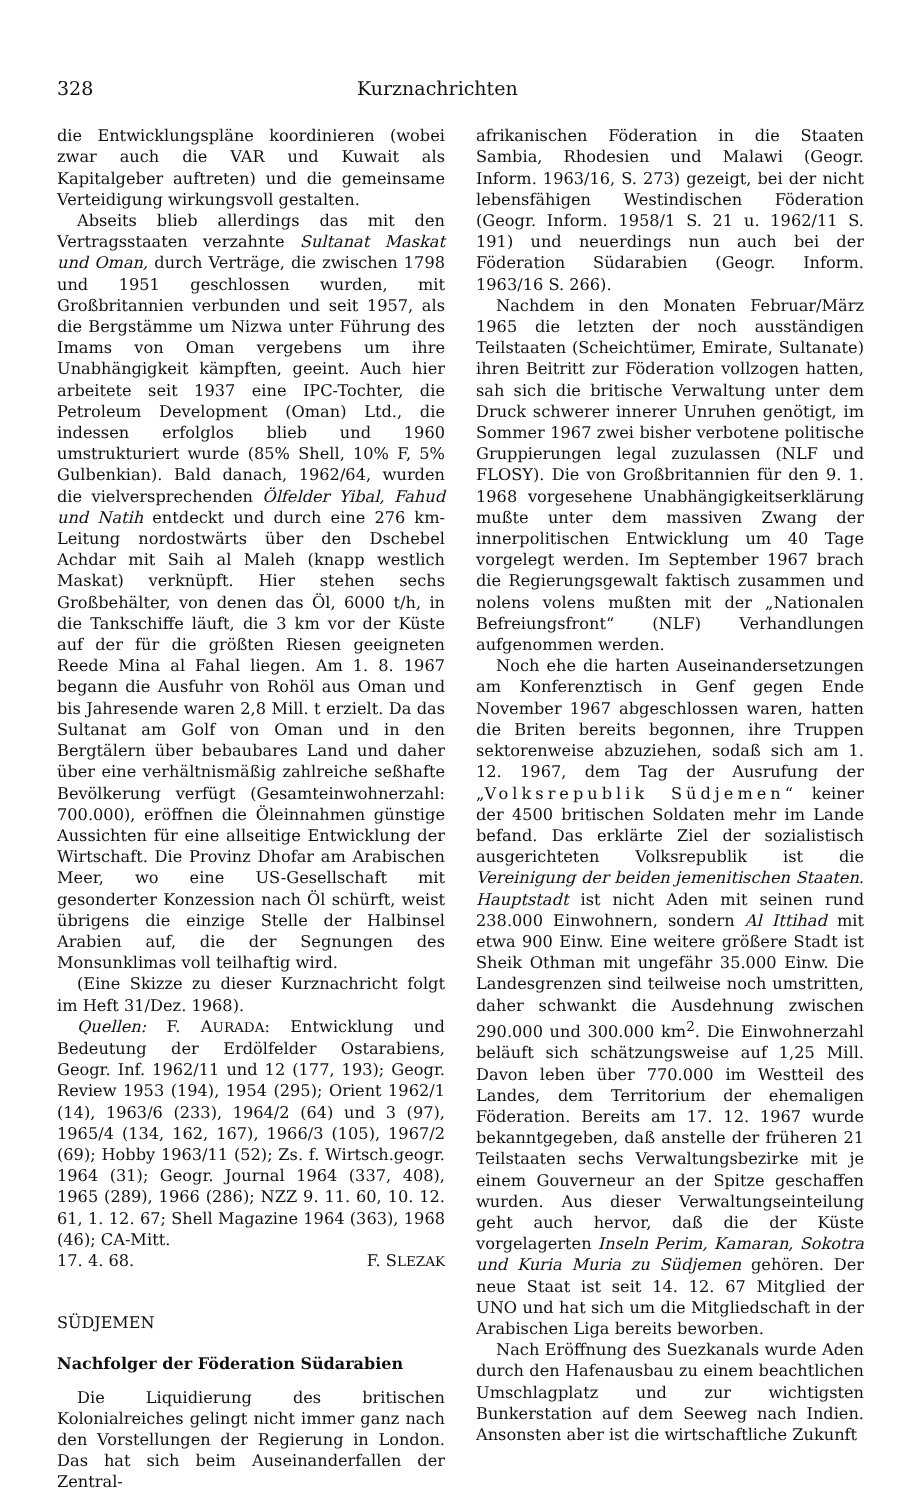328 Kurznachrichten
die Entwicklungspläne koordinieren (wobei zwar auch die VAR und Kuwait als Kapitalgeber auftreten) und die gemeinsame Verteidigung wirkungsvoll gestalten.
Abseits blieb allerdings das mit den Vertragsstaaten verzahnte Sultanat Maskat und Oman, durch Verträge, die zwischen 1798 und 1951 geschlossen wurden, mit Großbritannien verbunden und seit 1957, als die Bergstämme um Nizwa unter Führung des Imams von Oman vergebens um ihre Unabhängigkeit kämpften, geeint. Auch hier arbeitete seit 1937 eine IPC-Tochter, die Petroleum Development (Oman) Ltd., die indessen erfolglos blieb und 1960 umstrukturiert wurde (85% Shell, 10% F, 5% Gulbenkian). Bald danach, 1962/64, wurden die vielversprechenden Ölfelder Yibal, Fahud und Natih entdeckt und durch eine 276 km-Leitung nordostwärts über den Dschebel Achdar mit Saih al Maleh (knapp westlich Maskat) verknüpft. Hier stehen sechs Großbehälter, von denen das Öl, 6000 t/h, in die Tankschiffe läuft, die 3 km vor der Küste auf der für die größten Riesen geeigneten Reede Mina al Fahal liegen. Am 1. 8. 1967 begann die Ausfuhr von Rohöl aus Oman und bis Jahresende waren 2,8 Mill. t erzielt. Da das Sultanat am Golf von Oman und in den Bergtälern über bebaubares Land und daher über eine verhältnismäßig zahlreiche seßhafte Bevölkerung verfügt (Gesamteinwohnerzahl: 700.000), eröffnen die Öleinnahmen günstige Aussichten für eine allseitige Entwicklung der Wirtschaft. Die Provinz Dhofar am Arabischen Meer, wo eine US-Gesellschaft mit gesonderter Konzession nach Öl schürft, weist übrigens die einzige Stelle der Halbinsel Arabien auf, die der Segnungen des Monsunklimas voll teilhaftig wird.
(Eine Skizze zu dieser Kurznachricht folgt im Heft 31/Dez. 1968).
Quellen: F. AURADA: Entwicklung und Bedeutung der Erdölfelder Ostarabiens, Geogr. Inf. 1962/11 und 12 (177, 193); Geogr. Review 1953 (194), 1954 (295); Orient 1962/1 (14), 1963/6 (233), 1964/2 (64) und 3 (97), 1965/4 (134, 162, 167), 1966/3 (105), 1967/2 (69); Hobby 1963/11 (52); Zs. f. Wirtsch.geogr. 1964 (31); Geogr. Journal 1964 (337, 408), 1965 (289), 1966 (286); NZZ 9. 11. 60, 10. 12. 61, 1. 12. 67; Shell Magazine 1964 (363), 1968 (46); CA-Mitt.
17. 4. 68. F. SLEZAK
SÜDJEMEN
Nachfolger der Föderation Südarabien
Die Liquidierung des britischen Kolonialreiches gelingt nicht immer ganz nach den Vorstellungen der Regierung in London. Das hat sich beim Auseinanderfallen der Zentral-
afrikanischen Föderation in die Staaten Sambia, Rhodesien und Malawi (Geogr. Inform. 1963/16, S. 273) gezeigt, bei der nicht lebensfähigen Westindischen Föderation (Geogr. Inform. 1958/1 S. 21 u. 1962/11 S. 191) und neuerdings nun auch bei der Föderation Südarabien (Geogr. Inform. 1963/16 S. 266).
Nachdem in den Monaten Februar/März 1965 die letzten der noch ausständigen Teilstaaten (Scheichtümer, Emirate, Sultanate) ihren Beitritt zur Föderation vollzogen hatten, sah sich die britische Verwaltung unter dem Druck schwerer innerer Unruhen genötigt, im Sommer 1967 zwei bisher verbotene politische Gruppierungen legal zuzulassen (NLF und FLOSY). Die von Großbritannien für den 9. 1. 1968 vorgesehene Unabhängigkeitserklärung mußte unter dem massiven Zwang der innerpolitischen Entwicklung um 40 Tage vorgelegt werden. Im September 1967 brach die Regierungsgewalt faktisch zusammen und nolens volens mußten mit der „Nationalen Befreiungsfront“ (NLF) Verhandlungen aufgenommen werden.
Noch ehe die harten Auseinandersetzungen am Konferenztisch in Genf gegen Ende November 1967 abgeschlossen waren, hatten die Briten bereits begonnen, ihre Truppen sektorenweise abzuziehen, sodaß sich am 1. 12. 1967, dem Tag der Ausrufung der „Volksrepublik Südjemen“ keiner der 4500 britischen Soldaten mehr im Lande befand. Das erklärte Ziel der sozialistisch ausgerichteten Volksrepublik ist die Vereinigung der beiden jemenitischen Staaten. Hauptstadt ist nicht Aden mit seinen rund 238.000 Einwohnern, sondern Al Ittihad mit etwa 900 Einw. Eine weitere größere Stadt ist Sheik Othman mit ungefähr 35.000 Einw. Die Landesgrenzen sind teilweise noch umstritten, daher schwankt die Ausdehnung zwischen 290.000 und 300.000 km<sup>2</sup>. Die Einwohnerzahl beläuft sich schätzungsweise auf 1,25 Mill. Davon leben über 770.000 im Westteil des Landes, dem Territorium der ehemaligen Föderation. Bereits am 17. 12. 1967 wurde bekanntgegeben, daß anstelle der früheren 21 Teilstaaten sechs Verwaltungsbezirke mit je einem Gouverneur an der Spitze geschaffen wurden. Aus dieser Verwaltungseinteilung geht auch hervor, daß die der Küste vorgelagerten Inseln Perim, Kamaran, Sokotra und Kuria Muria zu Südjemen gehören. Der neue Staat ist seit 14. 12. 67 Mitglied der UNO und hat sich um die Mitgliedschaft in der Arabischen Liga bereits beworben.
Nach Eröffnung des Suezkanals wurde Aden durch den Hafenausbau zu einem beachtlichen Umschlagplatz und zur wichtigsten Bunkerstation auf dem Seeweg nach Indien. Ansonsten aber ist die wirtschaftliche Zukunft